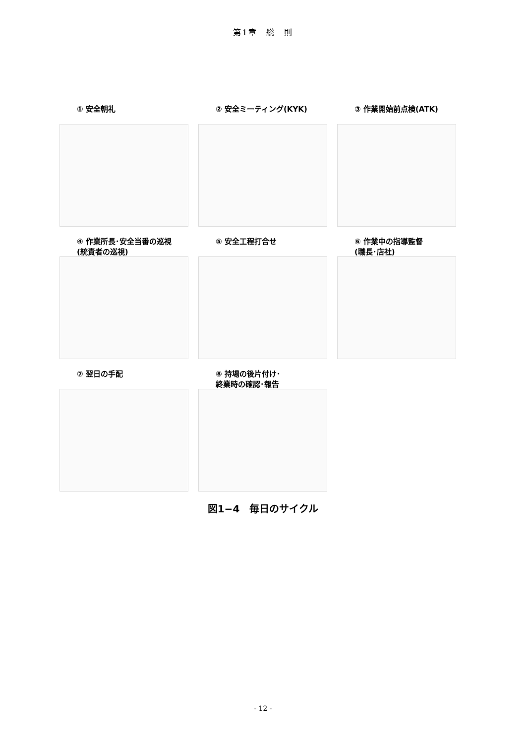第1章　総　則
① 安全朝礼
② 安全ミーティング(KYK)
③ 作業開始前点検(ATK)
④ 作業所長･安全当番の巡視
(統責者の巡視)
⑤ 安全工程打合せ
⑥ 作業中の指導監督
(職長･店社)
⑦ 翌日の手配
⑧ 持場の後片付け･
終業時の確認･報告
図1−4　毎日のサイクル
- 12 -